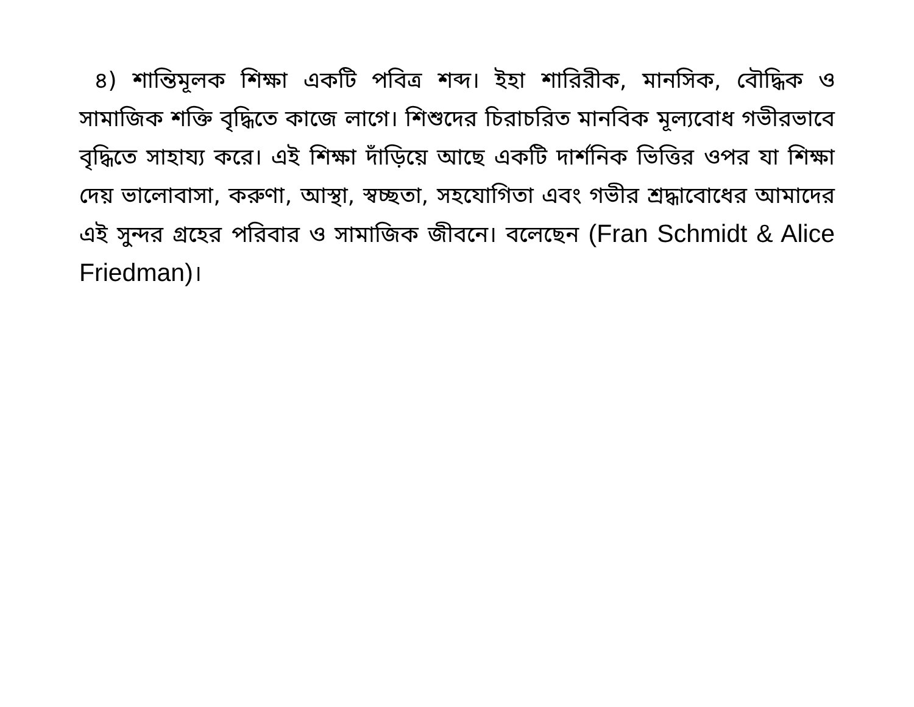৪) শান্তিমূলক শিক্ষা একটি পবিত্র শব্দ। ইহা শারিরীক, মানসিক, বৌদ্ধিক ও সামাজিক শক্তি বৃদ্ধিতে কাজে লাগে। শিশুদের চিরাচরিত মানবিক মূল্যবোধ গভীরভাবে বৃদ্ধিতে সাহায্য করে। এই শিক্ষা দাঁড়িয়ে আছে একটি দার্শনিক ভিত্তির ওপর যা শিক্ষা দেয় ভালোবাসা, করুণা, আস্থা, স্বচ্ছতা, সহযোগিতা এবং গভীর শ্রদ্ধাবোধের আমাদের এই সুন্দর গ্রহের পরিবার ও সামাজিক জীবনে। বলেছেন (Fran Schmidt & Alice Friedman)।